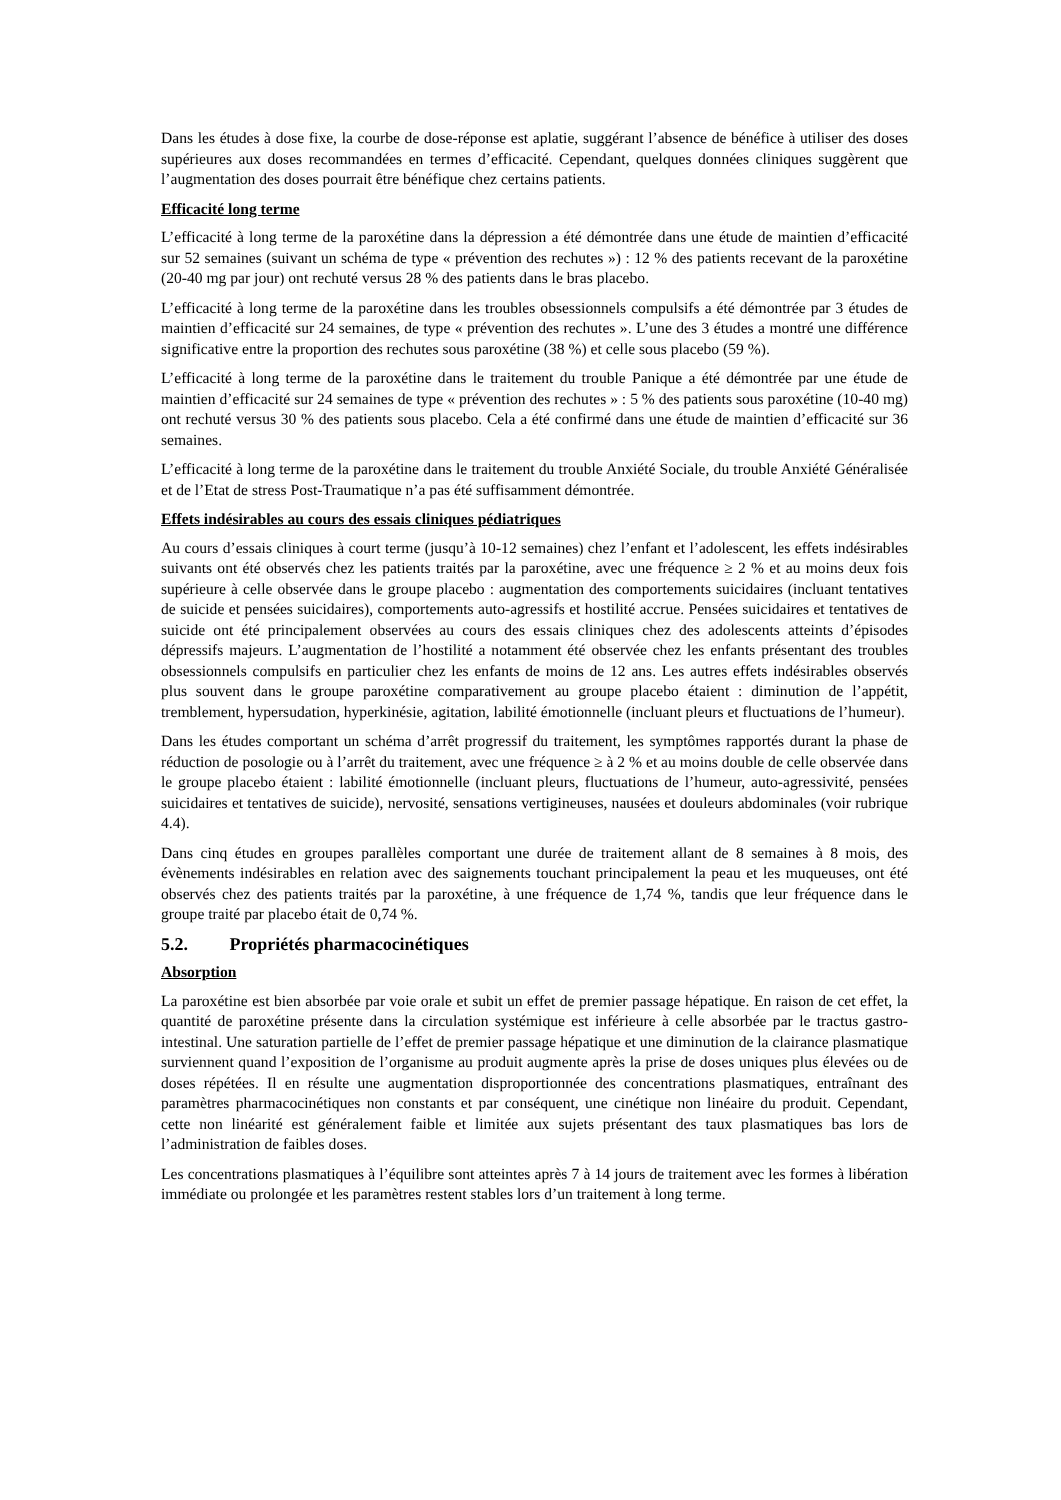Dans les études à dose fixe, la courbe de dose-réponse est aplatie, suggérant l’absence de bénéfice à utiliser des doses supérieures aux doses recommandées en termes d’efficacité. Cependant, quelques données cliniques suggèrent que l’augmentation des doses pourrait être bénéfique chez certains patients.
Efficacité long terme
L’efficacité à long terme de la paroxétine dans la dépression a été démontrée dans une étude de maintien d’efficacité sur 52 semaines (suivant un schéma de type « prévention des rechutes ») : 12 % des patients recevant de la paroxétine (20-40 mg par jour) ont rechuté versus 28 % des patients dans le bras placebo.
L’efficacité à long terme de la paroxétine dans les troubles obsessionnels compulsifs a été démontrée par 3 études de maintien d’efficacité sur 24 semaines, de type « prévention des rechutes ». L’une des 3 études a montré une différence significative entre la proportion des rechutes sous paroxétine (38 %) et celle sous placebo (59 %).
L’efficacité à long terme de la paroxétine dans le traitement du trouble Panique a été démontrée par une étude de maintien d’efficacité sur 24 semaines de type « prévention des rechutes » : 5 % des patients sous paroxétine (10-40 mg) ont rechuté versus 30 % des patients sous placebo. Cela a été confirmé dans une étude de maintien d’efficacité sur 36 semaines.
L’efficacité à long terme de la paroxétine dans le traitement du trouble Anxiété Sociale, du trouble Anxiété Généralisée et de l’Etat de stress Post-Traumatique n’a pas été suffisamment démontrée.
Effets indésirables au cours des essais cliniques pédiatriques
Au cours d’essais cliniques à court terme (jusqu’à 10-12 semaines) chez l’enfant et l’adolescent, les effets indésirables suivants ont été observés chez les patients traités par la paroxétine, avec une fréquence ≥ 2 % et au moins deux fois supérieure à celle observée dans le groupe placebo : augmentation des comportements suicidaires (incluant tentatives de suicide et pensées suicidaires), comportements auto-agressifs et hostilité accrue. Pensées suicidaires et tentatives de suicide ont été principalement observées au cours des essais cliniques chez des adolescents atteints d’épisodes dépressifs majeurs. L’augmentation de l’hostilité a notamment été observée chez les enfants présentant des troubles obsessionnels compulsifs en particulier chez les enfants de moins de 12 ans. Les autres effets indésirables observés plus souvent dans le groupe paroxétine comparativement au groupe placebo étaient : diminution de l’appétit, tremblement, hypersudation, hyperkinésie, agitation, labilité émotionnelle (incluant pleurs et fluctuations de l’humeur).
Dans les études comportant un schéma d’arrêt progressif du traitement, les symptômes rapportés durant la phase de réduction de posologie ou à l’arrêt du traitement, avec une fréquence ≥ à 2 % et au moins double de celle observée dans le groupe placebo étaient : labilité émotionnelle (incluant pleurs, fluctuations de l’humeur, auto-agressivité, pensées suicidaires et tentatives de suicide), nervosité, sensations vertigineuses, nausées et douleurs abdominales (voir rubrique 4.4).
Dans cinq études en groupes parallèles comportant une durée de traitement allant de 8 semaines à 8 mois, des évènements indésirables en relation avec des saignements touchant principalement la peau et les muqueuses, ont été observés chez des patients traités par la paroxétine, à une fréquence de 1,74 %, tandis que leur fréquence dans le groupe traité par placebo était de 0,74 %.
5.2. Propriétés pharmacocinétiques
Absorption
La paroxétine est bien absorbée par voie orale et subit un effet de premier passage hépatique. En raison de cet effet, la quantité de paroxétine présente dans la circulation systémique est inférieure à celle absorbée par le tractus gastro-intestinal. Une saturation partielle de l’effet de premier passage hépatique et une diminution de la clairance plasmatique surviennent quand l’exposition de l’organisme au produit augmente après la prise de doses uniques plus élevées ou de doses répétées. Il en résulte une augmentation disproportionnée des concentrations plasmatiques, entraînant des paramètres pharmacocinétiques non constants et par conséquent, une cinétique non linéaire du produit. Cependant, cette non linéarité est généralement faible et limitée aux sujets présentant des taux plasmatiques bas lors de l’administration de faibles doses.
Les concentrations plasmatiques à l’équilibre sont atteintes après 7 à 14 jours de traitement avec les formes à libération immédiate ou prolongée et les paramètres restent stables lors d’un traitement à long terme.